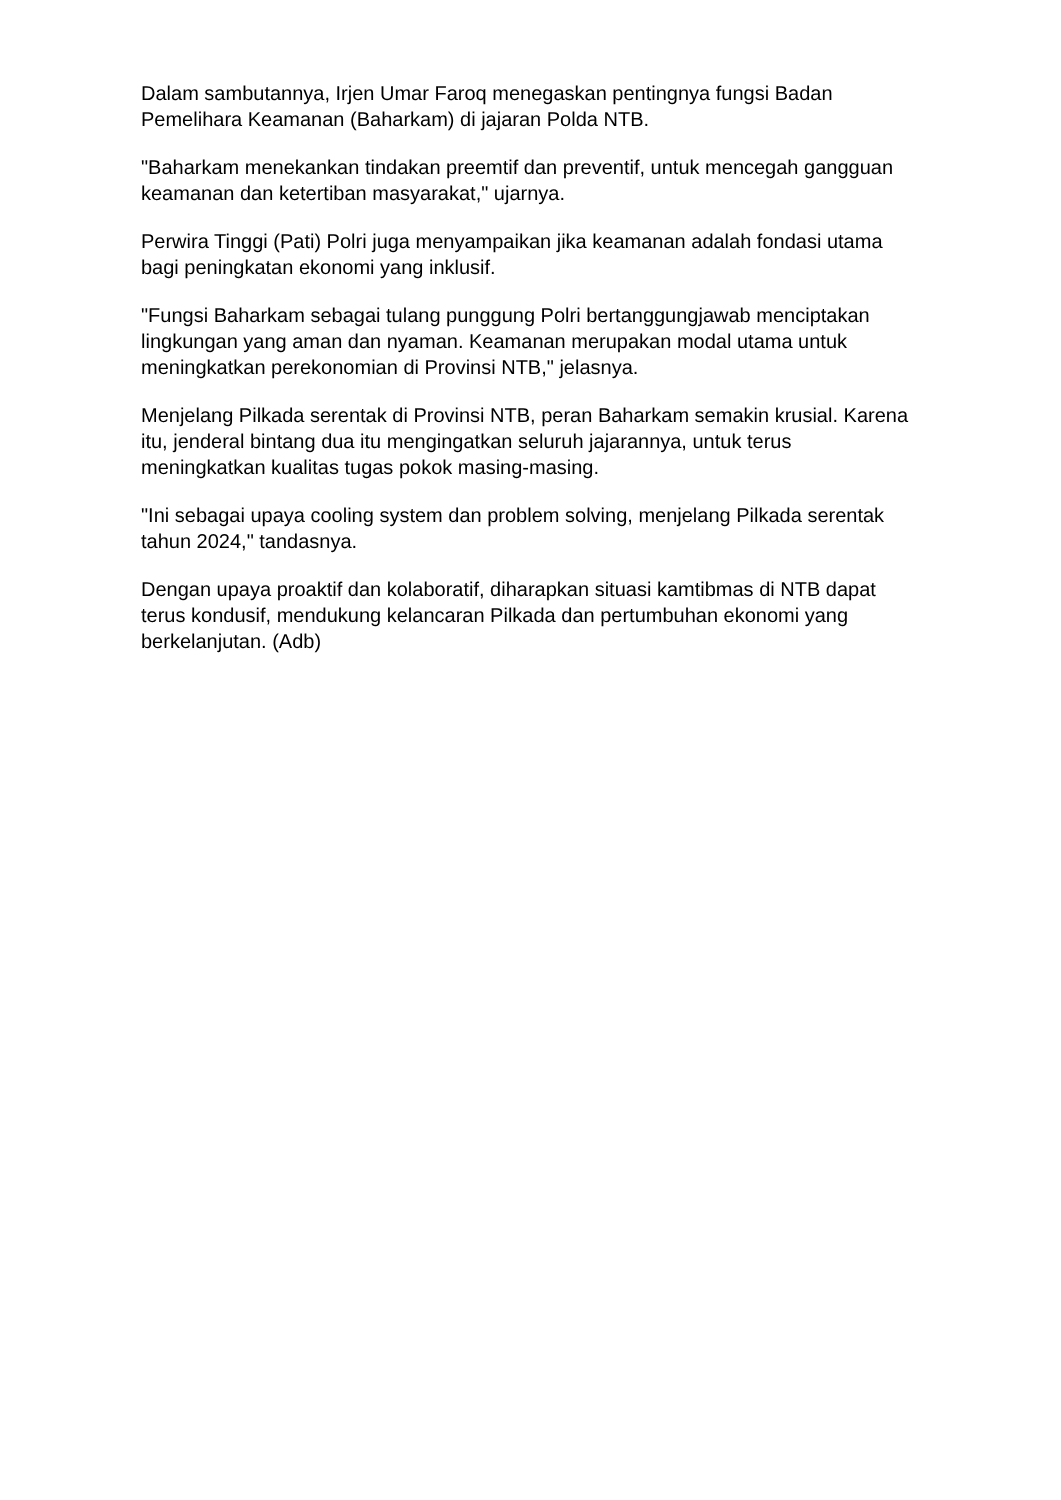Dalam sambutannya, Irjen Umar Faroq menegaskan pentingnya fungsi Badan Pemelihara Keamanan (Baharkam) di jajaran Polda NTB.
"Baharkam menekankan tindakan preemtif dan preventif, untuk mencegah gangguan keamanan dan ketertiban masyarakat," ujarnya.
Perwira Tinggi (Pati) Polri juga menyampaikan jika keamanan adalah fondasi utama bagi peningkatan ekonomi yang inklusif.
"Fungsi Baharkam sebagai tulang punggung Polri bertanggungjawab menciptakan lingkungan yang aman dan nyaman. Keamanan merupakan modal utama untuk meningkatkan perekonomian di Provinsi NTB," jelasnya.
Menjelang Pilkada serentak di Provinsi NTB, peran Baharkam semakin krusial. Karena itu, jenderal bintang dua itu mengingatkan seluruh jajarannya, untuk terus meningkatkan kualitas tugas pokok masing-masing.
"Ini sebagai upaya cooling system dan problem solving, menjelang Pilkada serentak tahun 2024," tandasnya.
Dengan upaya proaktif dan kolaboratif, diharapkan situasi kamtibmas di NTB dapat terus kondusif, mendukung kelancaran Pilkada dan pertumbuhan ekonomi yang berkelanjutan. (Adb)